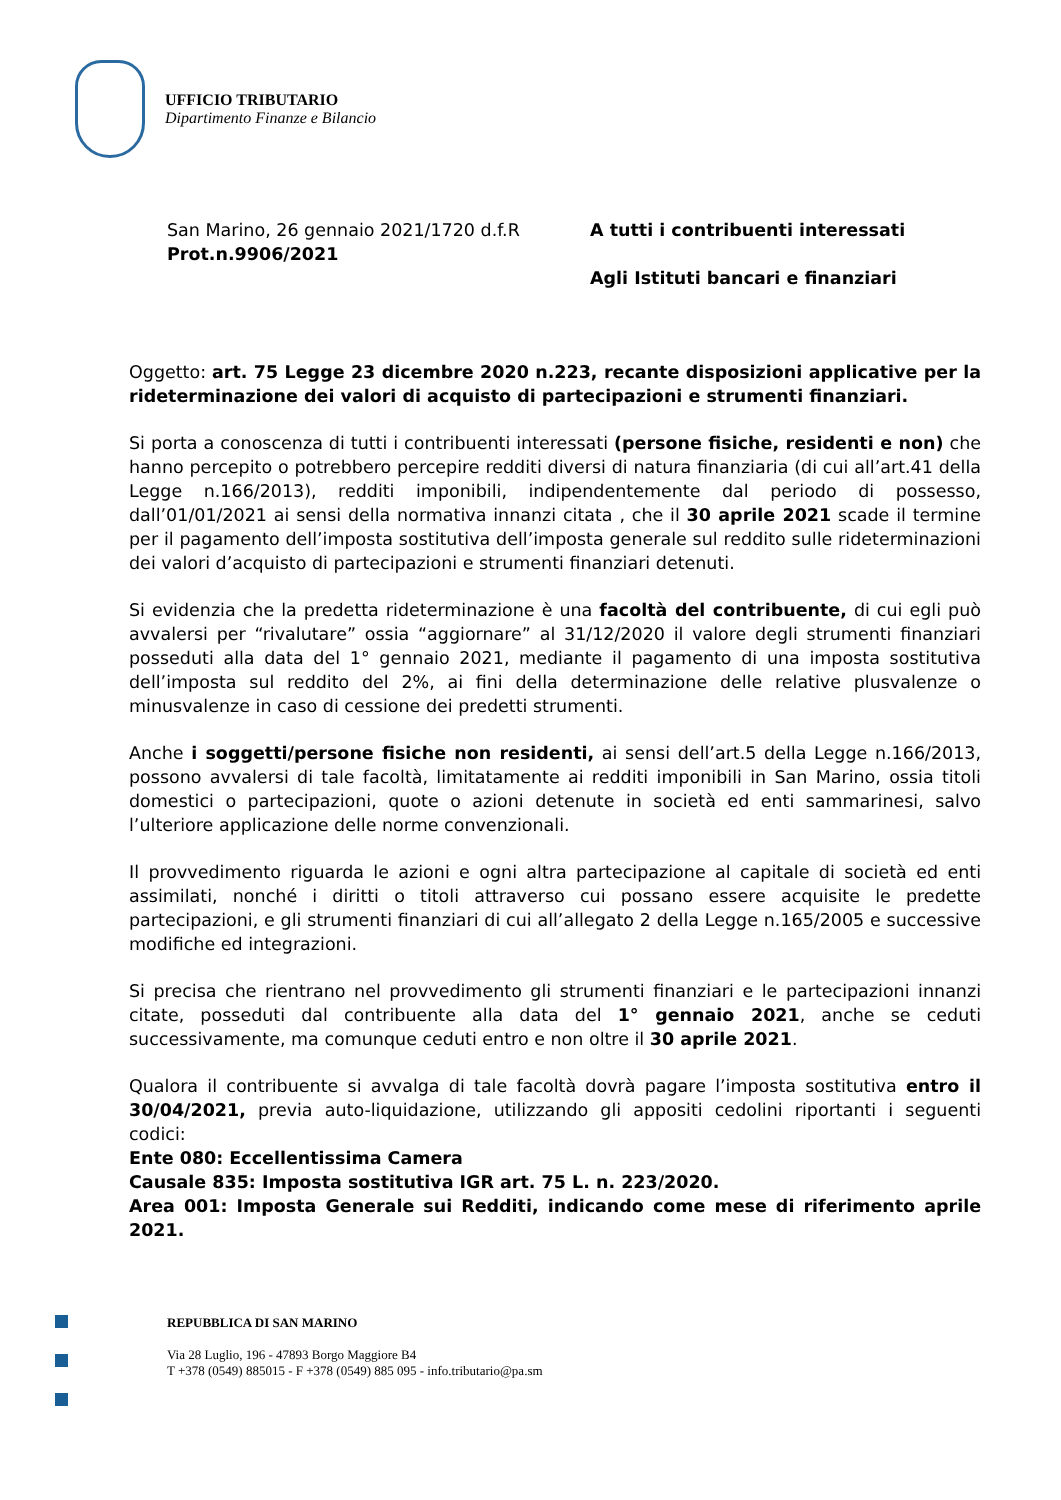UFFICIO TRIBUTARIO
Dipartimento Finanze e Bilancio
San Marino, 26 gennaio 2021/1720 d.f.R
Prot.n.9906/2021
A tutti i contribuenti interessati
Agli Istituti bancari e finanziari
Oggetto: art. 75 Legge 23 dicembre 2020 n.223, recante disposizioni applicative per la rideterminazione dei valori di acquisto di partecipazioni e strumenti finanziari.
Si porta a conoscenza di tutti i contribuenti interessati (persone fisiche, residenti e non) che hanno percepito o potrebbero percepire redditi diversi di natura finanziaria (di cui all’art.41 della Legge n.166/2013), redditi imponibili, indipendentemente dal periodo di possesso, dall’01/01/2021 ai sensi della normativa innanzi citata , che il 30 aprile 2021 scade il termine per il pagamento dell’imposta sostitutiva dell’imposta generale sul reddito sulle rideterminazioni dei valori d’acquisto di partecipazioni e strumenti finanziari detenuti.
Si evidenzia che la predetta rideterminazione è una facoltà del contribuente, di cui egli può avvalersi per “rivalutare” ossia “aggiornare” al 31/12/2020 il valore degli strumenti finanziari posseduti alla data del 1° gennaio 2021, mediante il pagamento di una imposta sostitutiva dell’imposta sul reddito del 2%, ai fini della determinazione delle relative plusvalenze o minusvalenze in caso di cessione dei predetti strumenti.
Anche i soggetti/persone fisiche non residenti, ai sensi dell’art.5 della Legge n.166/2013, possono avvalersi di tale facoltà, limitatamente ai redditi imponibili in San Marino, ossia titoli domestici o partecipazioni, quote o azioni detenute in società ed enti sammarinesi, salvo l’ulteriore applicazione delle norme convenzionali.
Il provvedimento riguarda le azioni e ogni altra partecipazione al capitale di società ed enti assimilati, nonché i diritti o titoli attraverso cui possano essere acquisite le predette partecipazioni, e gli strumenti finanziari di cui all’allegato 2 della Legge n.165/2005 e successive modifiche ed integrazioni.
Si precisa che rientrano nel provvedimento gli strumenti finanziari e le partecipazioni innanzi citate, posseduti dal contribuente alla data del 1° gennaio 2021, anche se ceduti successivamente, ma comunque ceduti entro e non oltre il 30 aprile 2021.
Qualora il contribuente si avvalga di tale facoltà dovrà pagare l’imposta sostitutiva entro il 30/04/2021, previa auto-liquidazione, utilizzando gli appositi cedolini riportanti i seguenti codici:
Ente 080: Eccellentissima Camera
Causale 835: Imposta sostitutiva IGR art. 75 L. n. 223/2020.
Area 001: Imposta Generale sui Redditi, indicando come mese di riferimento aprile 2021.
REPUBBLICA DI SAN MARINO
Via 28 Luglio, 196 - 47893 Borgo Maggiore B4
T +378 (0549) 885015 - F +378 (0549) 885 095 - info.tributario@pa.sm